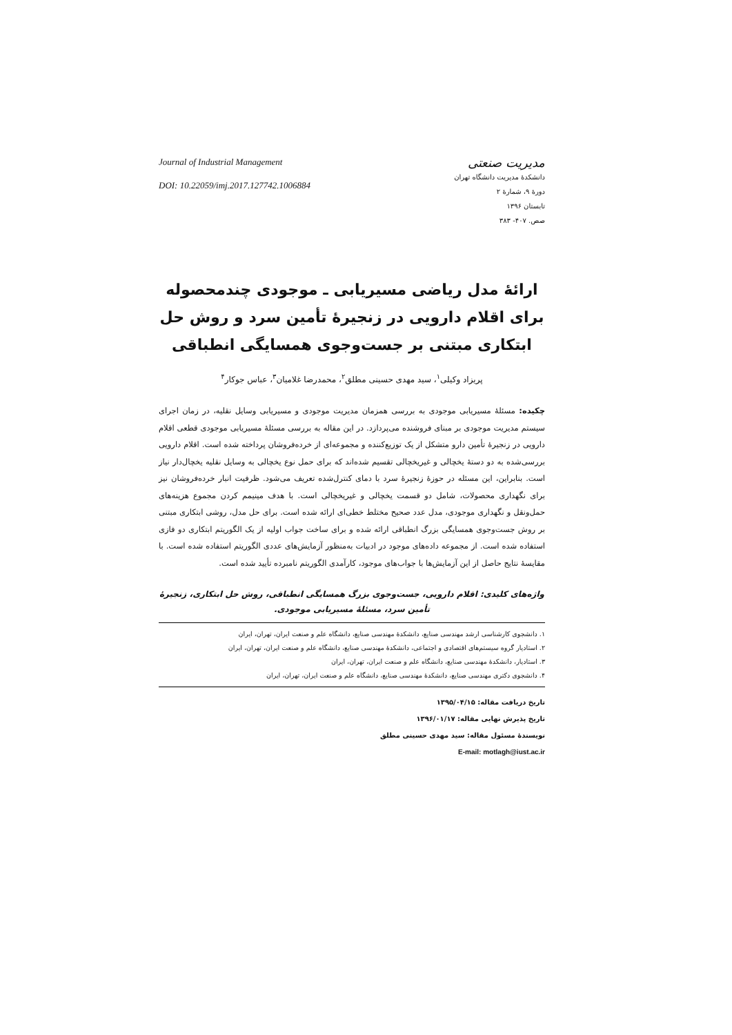مدیریت صنعتی
دانشکدۀ مدیریت دانشگاه تهران
دورۀ ۹، شمارۀ ۲
تابستان ۱۳۹۶
صص. ۴۰۷- ۳۸۳
Journal of Industrial Management
DOI: 10.22059/imj.2017.127742.1006884
ارائۀ مدل ریاضی مسیریابی ـ موجودی چندمحصوله برای اقلام دارویی در زنجیرۀ تأمین سرد و روش حل ابتکاری مبتنی بر جست‌وجوی همسایگی انطباقی
پریزاد وکیلی<sup>۱</sup>، سید مهدی حسینی مطلق<sup>۲</sup>، محمدرضا غلامیان<sup>۳</sup>، عباس جوکار<sup>۴</sup>
چکیده: مسئلۀ مسیریابی موجودی به بررسی همزمان مدیریت موجودی و مسیریابی وسایل نقلیه، در زمان اجرای سیستم مدیریت موجودی بر مبنای فروشنده می‌پردازد. در این مقاله به بررسی مسئلۀ مسیریابی موجودی قطعی اقلام دارویی در زنجیرۀ تأمین دارو متشکل از یک توزیع‌کننده و مجموعه‌ای از خرده‌فروشان پرداخته شده است. اقلام دارویی بررسی‌شده به دو دستۀ یخچالی و غیریخچالی تقسیم شده‌اند که برای حمل نوع یخچالی به وسایل نقلیه یخچال‌دار نیاز است. بنابراین، این مسئله در حوزۀ زنجیرۀ سرد با دمای کنترل‌شده تعریف می‌شود. ظرفیت انبار خرده‌فروشان نیز برای نگهداری محصولات، شامل دو قسمت یخچالی و غیریخچالی است. با هدف مینیمم کردن مجموع هزینه‌های حمل‌ونقل و نگهداری موجودی، مدل عدد صحیح مختلط خطی‌ای ارائه شده است. برای حل مدل، روشی ابتکاری مبتنی بر روش جست‌وجوی همسایگی بزرگ انطباقی ارائه شده و برای ساخت جواب اولیه از یک الگوریتم ابتکاری دو فازی استفاده شده است. از مجموعه داده‌های موجود در ادبیات به‌منظور آزمایش‌های عددی الگوریتم استفاده شده است. با مقایسۀ نتایج حاصل از این آزمایش‌ها با جواب‌های موجود، کارآمدی الگوریتم نامبرده تأیید شده است.
واژه‌های کلیدی: اقلام دارویی، جست‌وجوی بزرگ همسایگی انطباقی، روش حل ابتکاری، زنجیرۀ تأمین سرد، مسئلۀ مسیریابی موجودی.
۱. دانشجوی کارشناسی ارشد مهندسی صنایع، دانشکدۀ مهندسی صنایع، دانشگاه علم و صنعت ایران، تهران، ایران
۲. استادیار گروه سیستم‌های اقتصادی و اجتماعی، دانشکدۀ مهندسی صنایع، دانشگاه علم و صنعت ایران، تهران، ایران
۳. استادیار، دانشکدۀ مهندسی صنایع، دانشگاه علم و صنعت ایران، تهران، ایران
۴. دانشجوی دکتری مهندسی صنایع، دانشکدۀ مهندسی صنایع، دانشگاه علم و صنعت ایران، تهران، ایران
تاریخ دریافت مقاله: ۱۳۹۵/۰۴/۱۵
تاریخ پذیرش نهایی مقاله: ۱۳۹۶/۰۱/۱۷
نویسندۀ مسئول مقاله: سید مهدی حسینی مطلق
E-mail: motlagh@iust.ac.ir